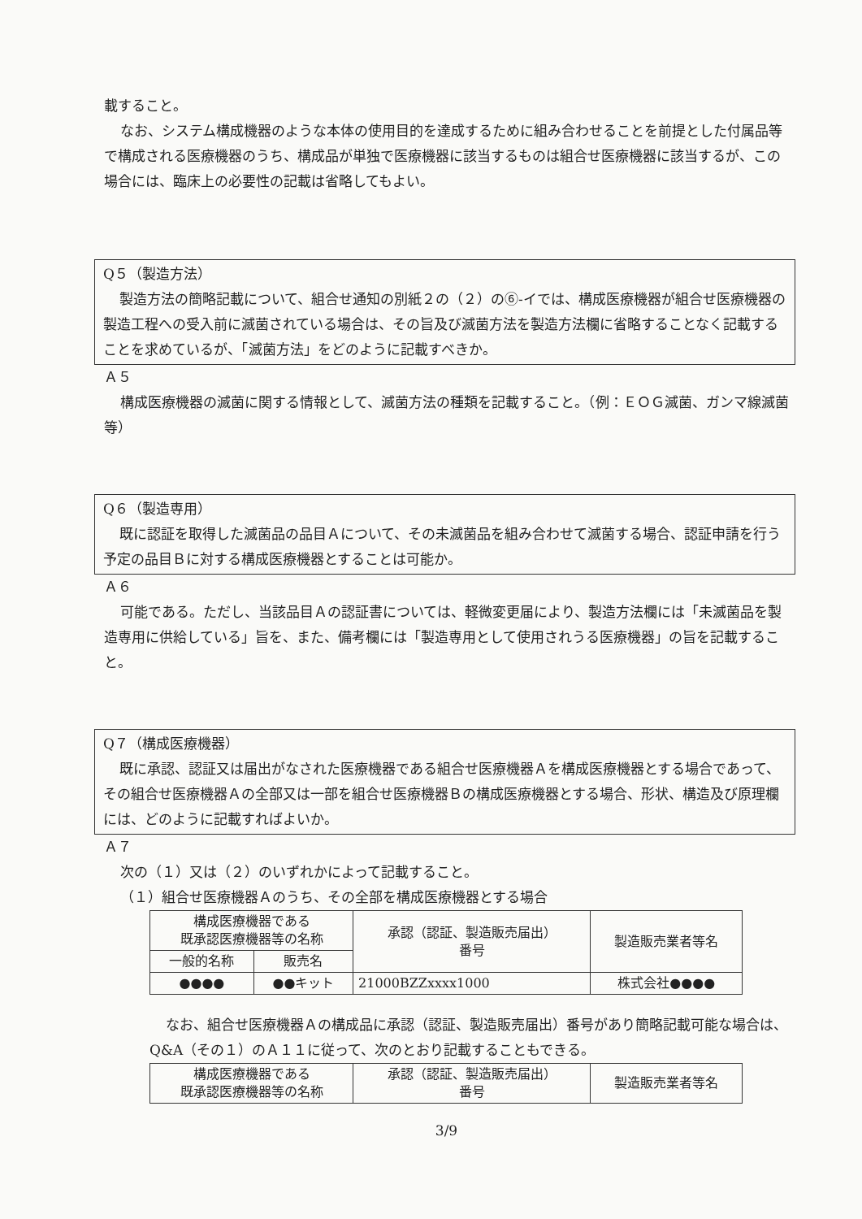載すること。
なお、システム構成機器のような本体の使用目的を達成するために組み合わせることを前提とした付属品等で構成される医療機器のうち、構成品が単独で医療機器に該当するものは組合せ医療機器に該当するが、この場合には、臨床上の必要性の記載は省略してもよい。
Q５（製造方法）
製造方法の簡略記載について、組合せ通知の別紙２の（２）の⑥-イでは、構成医療機器が組合せ医療機器の製造工程への受入前に滅菌されている場合は、その旨及び滅菌方法を製造方法欄に省略することなく記載することを求めているが、「滅菌方法」をどのように記載すべきか。
Ａ５
構成医療機器の滅菌に関する情報として、滅菌方法の種類を記載すること。（例：ＥＯＧ滅菌、ガンマ線滅菌等）
Q６（製造専用）
既に認証を取得した滅菌品の品目Ａについて、その未滅菌品を組み合わせて滅菌する場合、認証申請を行う予定の品目Ｂに対する構成医療機器とすることは可能か。
Ａ６
可能である。ただし、当該品目Ａの認証書については、軽微変更届により、製造方法欄には「未滅菌品を製造専用に供給している」旨を、また、備考欄には「製造専用として使用されうる医療機器」の旨を記載すること。
Q７（構成医療機器）
既に承認、認証又は届出がなされた医療機器である組合せ医療機器Ａを構成医療機器とする場合であって、その組合せ医療機器Ａの全部又は一部を組合せ医療機器Ｂの構成医療機器とする場合、形状、構造及び原理欄には、どのように記載すればよいか。
Ａ７
次の（１）又は（２）のいずれかによって記載すること。
（１）組合せ医療機器Ａのうち、その全部を構成医療機器とする場合
| 構成医療機器である 既承認医療機器等の名称 | | 承認（認証、製造販売届出） 番号 | 製造販売業者等名 |
| --- | --- | --- | --- |
| 一般的名称 | 販売名 | | |
| ●●●● | ●●キット | 21000BZZxxxx1000 | 株式会社●●●● |
なお、組合せ医療機器Ａの構成品に承認（認証、製造販売届出）番号があり簡略記載可能な場合は、Q&A（その１）のＡ１１に従って、次のとおり記載することもできる。
| 構成医療機器である 既承認医療機器等の名称 | 承認（認証、製造販売届出） 番号 | 製造販売業者等名 |
| --- | --- | --- |
3/9